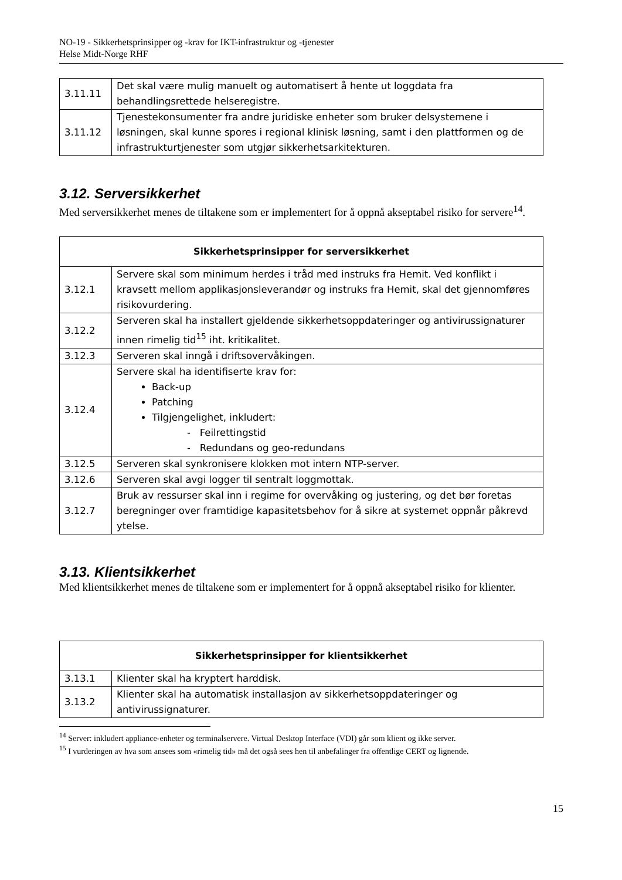NO-19 - Sikkerhetsprinsipper og -krav for IKT-infrastruktur og -tjenester
Helse Midt-Norge RHF
| 3.11.11 | Det skal være mulig manuelt og automatisert å hente ut loggdata fra behandlingsrettede helseregistre. |
| 3.11.12 | Tjenestekonsumenter fra andre juridiske enheter som bruker delsystemene i løsningen, skal kunne spores i regional klinisk løsning, samt i den plattformen og de infrastrukturtjenester som utgjør sikkerhetsarkitekturen. |
3.12. Serversikkerhet
Med serversikkerhet menes de tiltakene som er implementert for å oppnå akseptabel risiko for servere<sup>14</sup>.
| Sikkerhetsprinsipper for serversikkerhet | |
| --- | --- |
| 3.12.1 | Servere skal som minimum herdes i tråd med instruks fra Hemit. Ved konflikt i kravsett mellom applikasjonsleverandør og instruks fra Hemit, skal det gjennomføres risikovurdering. |
| 3.12.2 | Serveren skal ha installert gjeldende sikkerhetsoppdateringer og antivirussignaturer innen rimelig tid<sup>15</sup> iht. kritikalitet. |
| 3.12.3 | Serveren skal inngå i driftsovervåkingen. |
| 3.12.4 | Servere skal ha identifiserte krav for: Back-up Patching Tilgjengelighet, inkludert: - Feilrettingstid - Redundans og geo-redundans |
| 3.12.5 | Serveren skal synkronisere klokken mot intern NTP-server. |
| 3.12.6 | Serveren skal avgi logger til sentralt loggmottak. |
| 3.12.7 | Bruk av ressurser skal inn i regime for overvåking og justering, og det bør foretas beregninger over framtidige kapasitetsbehov for å sikre at systemet oppnår påkrevd ytelse. |
3.13. Klientsikkerhet
Med klientsikkerhet menes de tiltakene som er implementert for å oppnå akseptabel risiko for klienter.
| Sikkerhetsprinsipper for klientsikkerhet | |
| --- | --- |
| 3.13.1 | Klienter skal ha kryptert harddisk. |
| 3.13.2 | Klienter skal ha automatisk installasjon av sikkerhetsoppdateringer og antivirussignaturer. |
<sup>14</sup> Server: inkludert appliance-enheter og terminalservere. Virtual Desktop Interface (VDI) går som klient og ikke server.
<sup>15</sup> I vurderingen av hva som ansees som «rimelig tid» må det også sees hen til anbefalinger fra offentlige CERT og lignende.
15